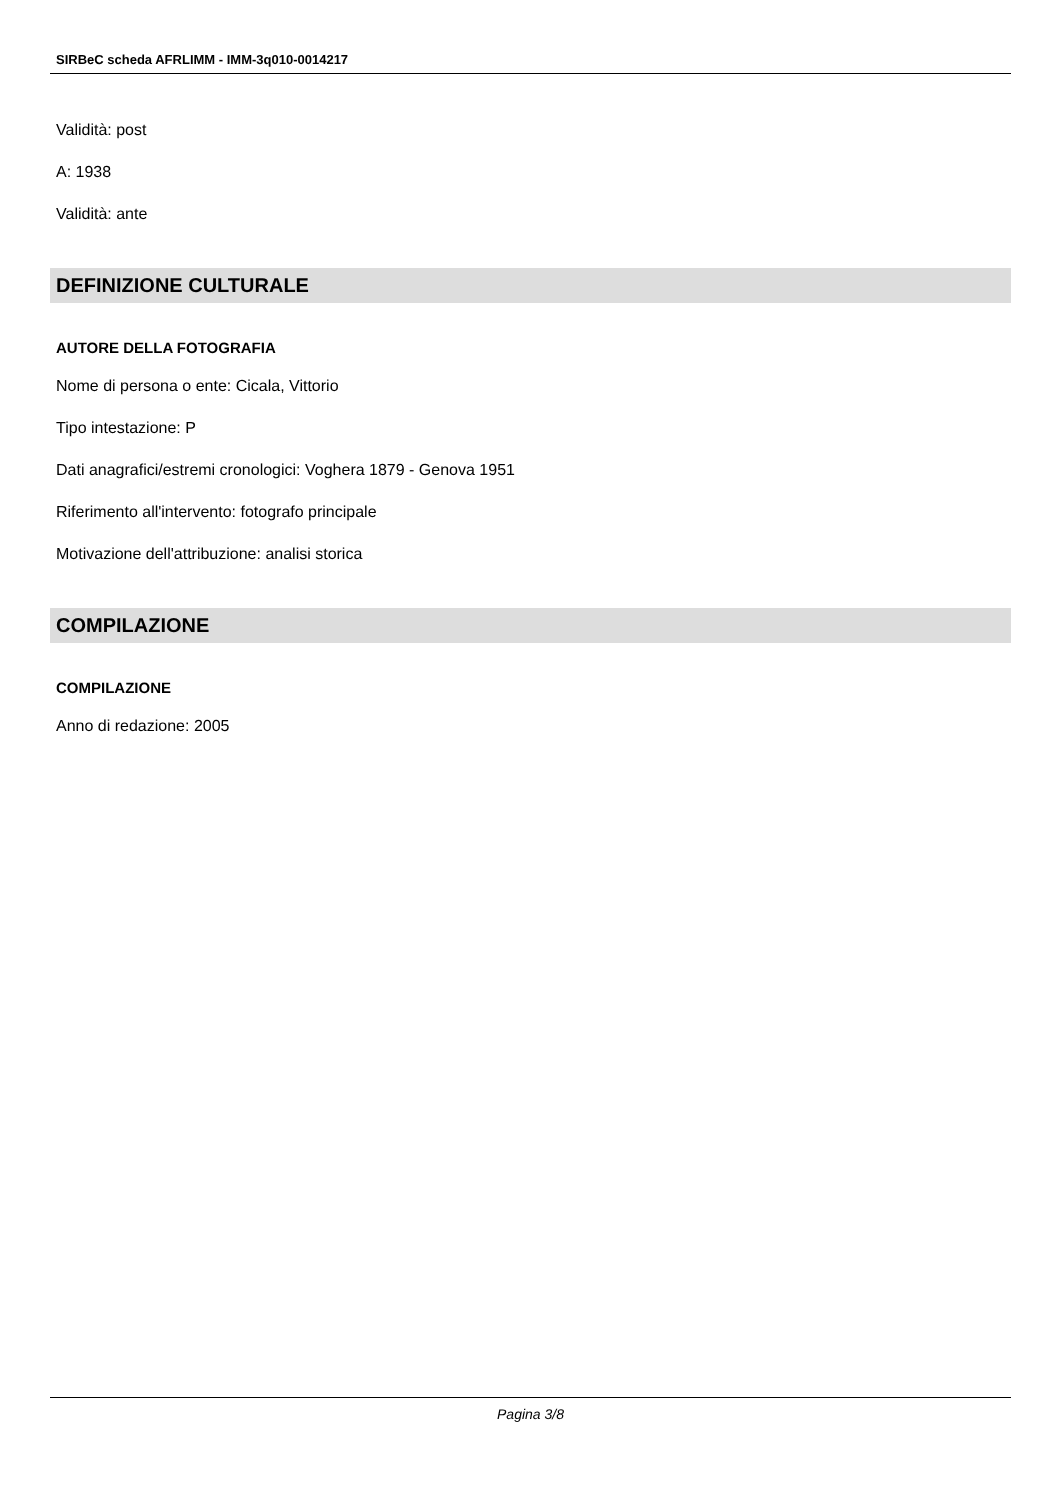SIRBeC scheda AFRLIMM - IMM-3q010-0014217
Validità: post
A: 1938
Validità: ante
DEFINIZIONE CULTURALE
AUTORE DELLA FOTOGRAFIA
Nome di persona o ente: Cicala, Vittorio
Tipo intestazione: P
Dati anagrafici/estremi cronologici: Voghera 1879 - Genova 1951
Riferimento all'intervento: fotografo principale
Motivazione dell'attribuzione: analisi storica
COMPILAZIONE
COMPILAZIONE
Anno di redazione: 2005
Pagina 3/8